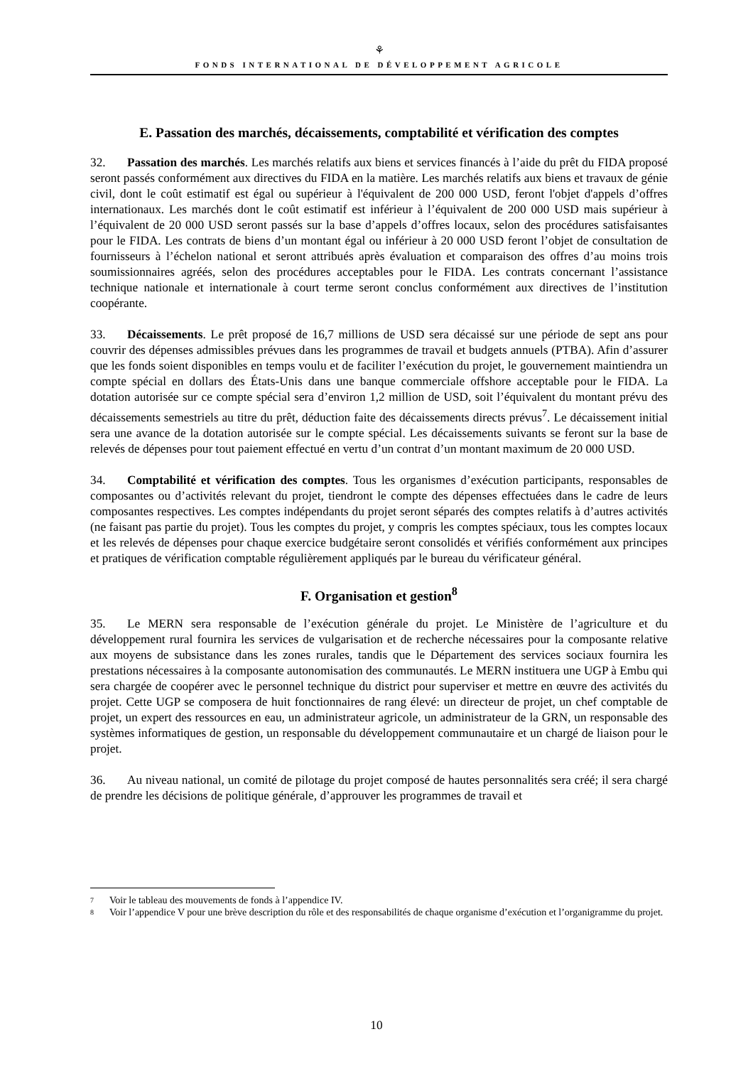⚘
FONDS INTERNATIONAL DE DÉVELOPPEMENT AGRICOLE
E. Passation des marchés, décaissements, comptabilité et vérification des comptes
32. Passation des marchés. Les marchés relatifs aux biens et services financés à l’aide du prêt du FIDA proposé seront passés conformément aux directives du FIDA en la matière. Les marchés relatifs aux biens et travaux de génie civil, dont le coût estimatif est égal ou supérieur à l'équivalent de 200 000 USD, feront l'objet d'appels d’offres internationaux. Les marchés dont le coût estimatif est inférieur à l’équivalent de 200 000 USD mais supérieur à l’équivalent de 20 000 USD seront passés sur la base d’appels d’offres locaux, selon des procédures satisfaisantes pour le FIDA. Les contrats de biens d’un montant égal ou inférieur à 20 000 USD feront l’objet de consultation de fournisseurs à l’échelon national et seront attribués après évaluation et comparaison des offres d’au moins trois soumissionnaires agréés, selon des procédures acceptables pour le FIDA. Les contrats concernant l’assistance technique nationale et internationale à court terme seront conclus conformément aux directives de l’institution coopérante.
33. Décaissements. Le prêt proposé de 16,7 millions de USD sera décaissé sur une période de sept ans pour couvrir des dépenses admissibles prévues dans les programmes de travail et budgets annuels (PTBA). Afin d’assurer que les fonds soient disponibles en temps voulu et de faciliter l’exécution du projet, le gouvernement maintiendra un compte spécial en dollars des États-Unis dans une banque commerciale offshore acceptable pour le FIDA. La dotation autorisée sur ce compte spécial sera d’environ 1,2 million de USD, soit l’équivalent du montant prévu des décaissements semestriels au titre du prêt, déduction faite des décaissements directs prévus<sup>7</sup>. Le décaissement initial sera une avance de la dotation autorisée sur le compte spécial. Les décaissements suivants se feront sur la base de relevés de dépenses pour tout paiement effectué en vertu d’un contrat d’un montant maximum de 20 000 USD.
34. Comptabilité et vérification des comptes. Tous les organismes d’exécution participants, responsables de composantes ou d’activités relevant du projet, tiendront le compte des dépenses effectuées dans le cadre de leurs composantes respectives. Les comptes indépendants du projet seront séparés des comptes relatifs à d’autres activités (ne faisant pas partie du projet). Tous les comptes du projet, y compris les comptes spéciaux, tous les comptes locaux et les relevés de dépenses pour chaque exercice budgétaire seront consolidés et vérifiés conformément aux principes et pratiques de vérification comptable régulièrement appliqués par le bureau du vérificateur général.
F. Organisation et gestion<sup>8</sup>
35. Le MERN sera responsable de l’exécution générale du projet. Le Ministère de l’agriculture et du développement rural fournira les services de vulgarisation et de recherche nécessaires pour la composante relative aux moyens de subsistance dans les zones rurales, tandis que le Département des services sociaux fournira les prestations nécessaires à la composante autonomisation des communautés. Le MERN instituera une UGP à Embu qui sera chargée de coopérer avec le personnel technique du district pour superviser et mettre en œuvre des activités du projet. Cette UGP se composera de huit fonctionnaires de rang élevé: un directeur de projet, un chef comptable de projet, un expert des ressources en eau, un administrateur agricole, un administrateur de la GRN, un responsable des systèmes informatiques de gestion, un responsable du développement communautaire et un chargé de liaison pour le projet.
36. Au niveau national, un comité de pilotage du projet composé de hautes personnalités sera créé; il sera chargé de prendre les décisions de politique générale, d’approuver les programmes de travail et
7 Voir le tableau des mouvements de fonds à l’appendice IV.
8 Voir l’appendice V pour une brève description du rôle et des responsabilités de chaque organisme d’exécution et l’organigramme du projet.
10